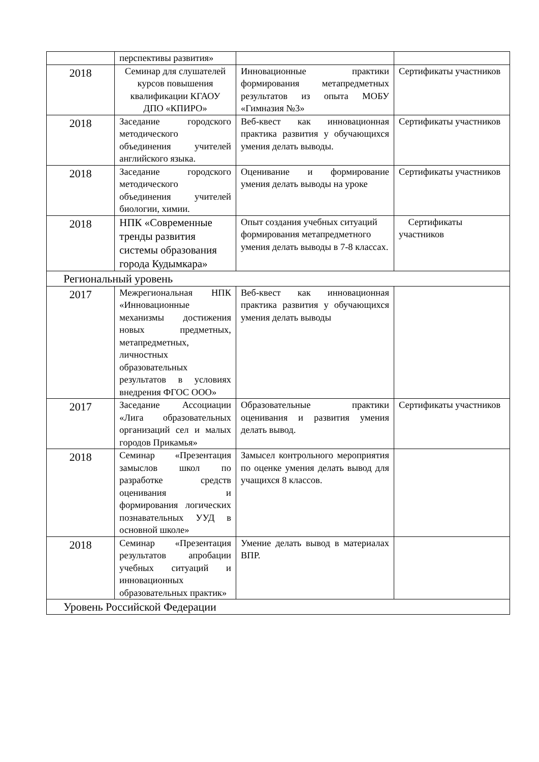| | перспективы развития» | | |
| 2018 | Семинар для слушателей курсов повышения квалификации КГАОУ ДПО «КПИРО» | Инновационные практики формирования метапредметных результатов из опыта МОБУ «Гимназия №3» | Сертификаты участников |
| 2018 | Заседание городского методического объединения учителей английского языка. | Веб-квест как инновационная практика развития у обучающихся умения делать выводы. | Сертификаты участников |
| 2018 | Заседание городского методического объединения учителей биологии, химии. | Оценивание и формирование умения делать выводы на уроке | Сертификаты участников |
| 2018 | НПК «Современные тренды развития системы образования города Кудымкара» | Опыт создания учебных ситуаций формирования метапредметного умения делать выводы в 7-8 классах. | Сертификаты участников |
| Региональный уровень | | | |
| 2017 | Межрегиональная НПК «Инновационные механизмы достижения новых предметных, метапредметных, личностных образовательных результатов в условиях внедрения ФГОС ООО» | Веб-квест как инновационная практика развития у обучающихся умения делать выводы | |
| 2017 | Заседание Ассоциации «Лига образовательных организаций сел и малых городов Прикамья» | Образовательные практики оценивания и развития умения делать вывод. | Сертификаты участников |
| 2018 | Семинар «Презентация замыслов школ по разработке средств оценивания и формирования логических познавательных УУД в основной школе» | Замысел контрольного мероприятия по оценке умения делать вывод для учащихся 8 классов. | |
| 2018 | Семинар «Презентация результатов апробации учебных ситуаций и инновационных образовательных практик» | Умение делать вывод в материалах ВПР. | |
| Уровень Российской Федерации | | | |